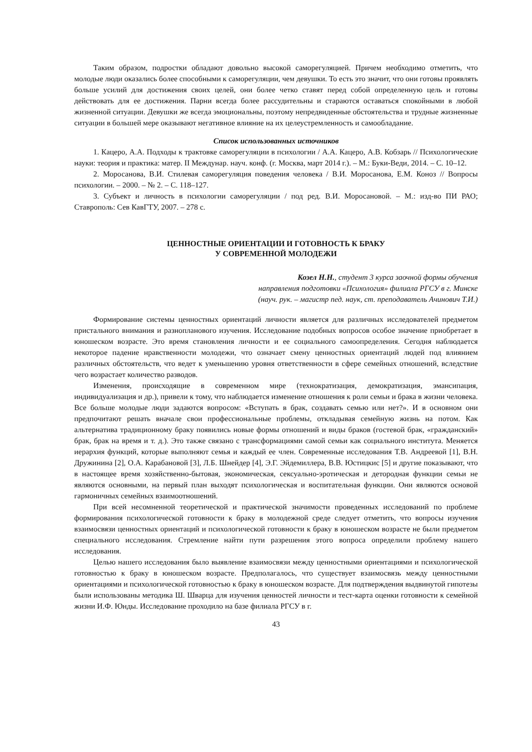Таким образом, подростки обладают довольно высокой саморегуляцией. Причем необходимо отметить, что молодые люди оказались более способными к саморегуляции, чем девушки. То есть это значит, что они готовы проявлять больше усилий для достижения своих целей, они более четко ставят перед собой определенную цель и готовы действовать для ее достижения. Парни всегда более рассудительны и стараются оставаться спокойными в любой жизненной ситуации. Девушки же всегда эмоциональны, поэтому непредвиденные обстоятельства и трудные жизненные ситуации в большей мере оказывают негативное влияние на их целеустремленность и самообладание.
Список использованных источников
1. Кацеро, А.А. Подходы к трактовке саморегуляции в психологии / А.А. Кацеро, А.В. Кобзарь // Психологические науки: теория и практика: матер. II Междунар. науч. конф. (г. Москва, март 2014 г.). – М.: Буки-Веди, 2014. – С. 10–12.
2. Моросанова, В.И. Стилевая саморегуляция поведения человека / В.И. Моросанова, Е.М. Коноз // Вопросы психологии. – 2000. – № 2. – С. 118–127.
3. Субъект и личность в психологии саморегуляции / под ред. В.И. Моросановой. – М.: изд-во ПИ РАО; Ставрополь: Сев КавГТУ, 2007. – 278 с.
ЦЕННОСТНЫЕ ОРИЕНТАЦИИ И ГОТОВНОСТЬ К БРАКУ
У СОВРЕМЕННОЙ МОЛОДЕЖИ
Козел Н.Н., студент 3 курса заочной формы обучения
направления подготовки «Психология» филиала РГСУ в г. Минске
(науч. рук. – магистр пед. наук, ст. преподаватель Ачинович Т.И.)
Формирование системы ценностных ориентаций личности является для различных исследователей предметом пристального внимания и разнопланового изучения. Исследование подобных вопросов особое значение приобретает в юношеском возрасте. Это время становления личности и ее социального самоопределения. Сегодня наблюдается некоторое падение нравственности молодежи, что означает смену ценностных ориентаций людей под влиянием различных обстоятельств, что ведет к уменьшению уровня ответственности в сфере семейных отношений, вследствие чего возрастает количество разводов.
Изменения, происходящие в современном мире (технократизация, демократизация, эмансипация, индивидуализация и др.), привели к тому, что наблюдается изменение отношения к роли семьи и брака в жизни человека. Все больше молодые люди задаются вопросом: «Вступать в брак, создавать семью или нет?». И в основном они предпочитают решать вначале свои профессиональные проблемы, откладывая семейную жизнь на потом. Как альтернатива традиционному браку появились новые формы отношений и виды браков (гостевой брак, «гражданский» брак, брак на время и т. д.). Это также связано с трансформациями самой семьи как социального института. Меняется иерархия функций, которые выполняют семья и каждый ее член. Современные исследования Т.В. Андреевой [1], В.Н. Дружинина [2], О.А. Карабановой [3], Л.Б. Шнейдер [4], Э.Г. Эйдемиллера, В.В. Юстицкис [5] и другие показывают, что в настоящее время хозяйственно-бытовая, экономическая, сексуально-эротическая и детородная функции семьи не являются основными, на первый план выходят психологическая и воспитательная функции. Они являются основой гармоничных семейных взаимоотношений.
При всей несомненной теоретической и практической значимости проведенных исследований по проблеме формирования психологической готовности к браку в молодежной среде следует отметить, что вопросы изучения взаимосвязи ценностных ориентаций и психологической готовности к браку в юношеском возрасте не были предметом специального исследования. Стремление найти пути разрешения этого вопроса определили проблему нашего исследования.
Целью нашего исследования было выявление взаимосвязи между ценностными ориентациями и психологической готовностью к браку в юношеском возрасте. Предполагалось, что существует взаимосвязь между ценностными ориентациями и психологической готовностью к браку в юношеском возрасте. Для подтверждения выдвинутой гипотезы были использованы методика Ш. Шварца для изучения ценностей личности и тест-карта оценки готовности к семейной жизни И.Ф. Юнды. Исследование проходило на базе филиала РГСУ в г.
43